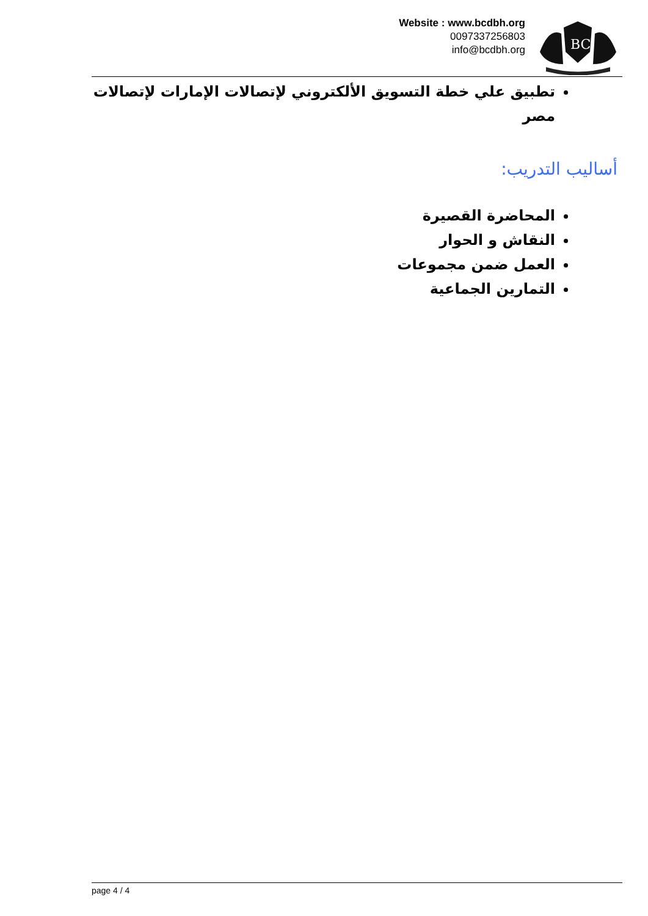Website : www.bcdbh.org
0097337256803
info@bcdbh.org
BC
تطبيق علي خطة التسويق الألكتروني لإتصالات الإمارات لإتصالات مصر
أساليب التدريب:
المحاضرة القصيرة
النقاش و الحوار
العمل ضمن مجموعات
التمارين الجماعية
page 4 / 4